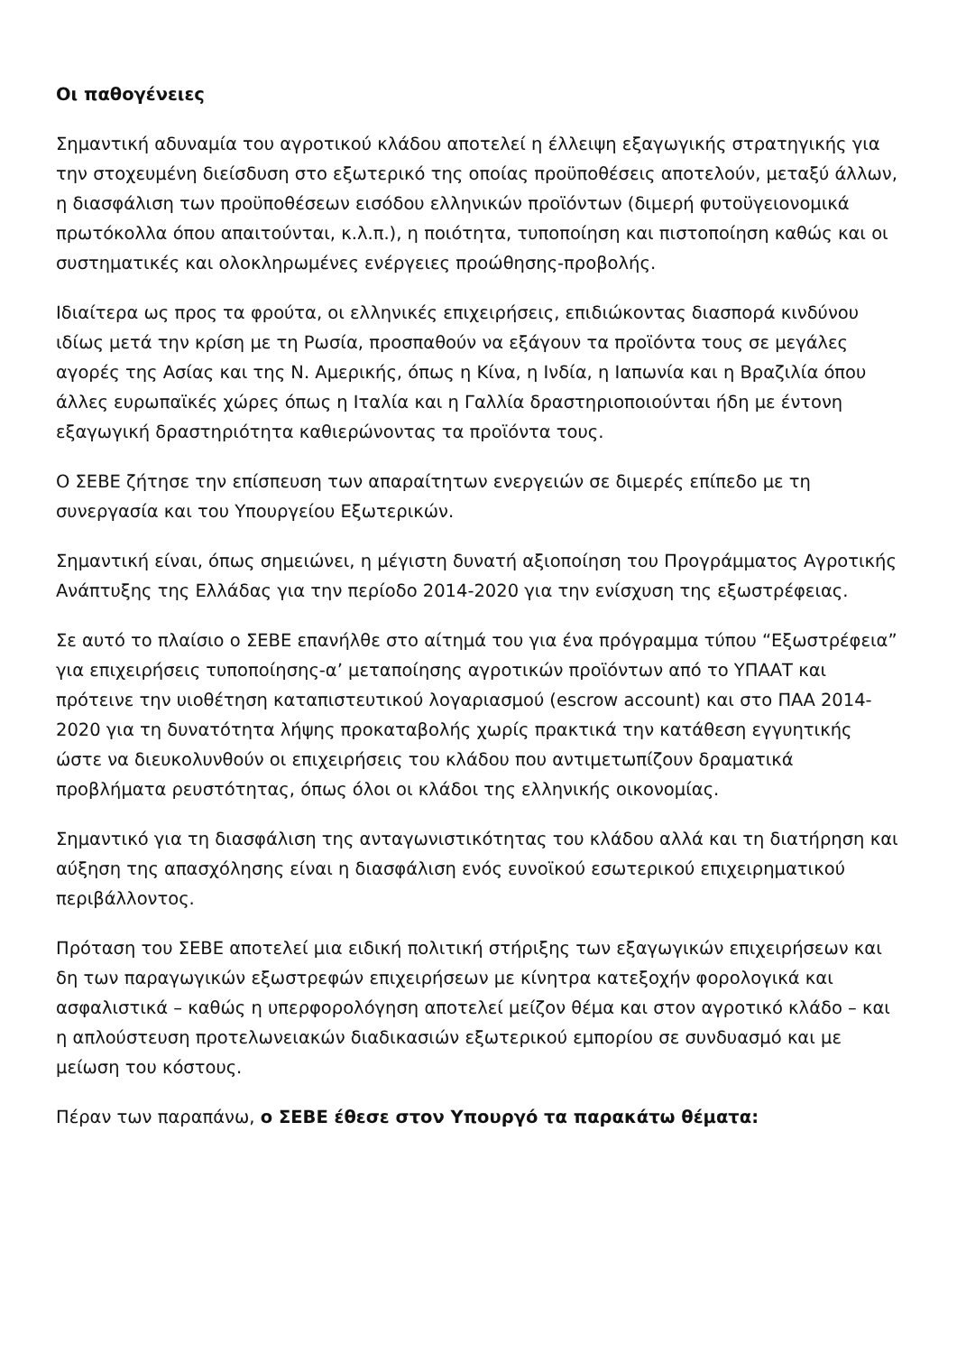Οι παθογένειες
Σημαντική αδυναμία του αγροτικού κλάδου αποτελεί η έλλειψη εξαγωγικής στρατηγικής για την στοχευμένη διείσδυση στο εξωτερικό της οποίας προϋποθέσεις αποτελούν, μεταξύ άλλων, η διασφάλιση των προϋποθέσεων εισόδου ελληνικών προϊόντων (διμερή φυτοϋγειονομικά πρωτόκολλα όπου απαιτούνται, κ.λ.π.), η ποιότητα, τυποποίηση και πιστοποίηση καθώς και οι συστηματικές και ολοκληρωμένες ενέργειες προώθησης-προβολής.
Ιδιαίτερα ως προς τα φρούτα, οι ελληνικές επιχειρήσεις, επιδιώκοντας διασπορά κινδύνου ιδίως μετά την κρίση με τη Ρωσία, προσπαθούν να εξάγουν τα προϊόντα τους σε μεγάλες αγορές της Ασίας και της Ν. Αμερικής, όπως η Κίνα, η Ινδία, η Ιαπωνία και η Βραζιλία όπου άλλες ευρωπαϊκές χώρες όπως η Ιταλία και η Γαλλία δραστηριοποιούνται ήδη με έντονη εξαγωγική δραστηριότητα καθιερώνοντας τα προϊόντα τους.
Ο ΣΕΒΕ ζήτησε την επίσπευση των απαραίτητων ενεργειών σε διμερές επίπεδο με τη συνεργασία και του Υπουργείου Εξωτερικών.
Σημαντική είναι, όπως σημειώνει, η μέγιστη δυνατή αξιοποίηση του Προγράμματος Αγροτικής Ανάπτυξης της Ελλάδας για την περίοδο 2014-2020 για την ενίσχυση της εξωστρέφειας.
Σε αυτό το πλαίσιο ο ΣΕΒΕ επανήλθε στο αίτημά του για ένα πρόγραμμα τύπου “Εξωστρέφεια” για επιχειρήσεις τυποποίησης-α’ μεταποίησης αγροτικών προϊόντων από το ΥΠΑΑΤ και πρότεινε την υιοθέτηση καταπιστευτικού λογαριασμού (escrow account) και στο ΠΑΑ 2014-2020 για τη δυνατότητα λήψης προκαταβολής χωρίς πρακτικά την κατάθεση εγγυητικής ώστε να διευκολυνθούν οι επιχειρήσεις του κλάδου που αντιμετωπίζουν δραματικά προβλήματα ρευστότητας, όπως όλοι οι κλάδοι της ελληνικής οικονομίας.
Σημαντικό για τη διασφάλιση της ανταγωνιστικότητας του κλάδου αλλά και τη διατήρηση και αύξηση της απασχόλησης είναι η διασφάλιση ενός ευνοϊκού εσωτερικού επιχειρηματικού περιβάλλοντος.
Πρόταση του ΣΕΒΕ αποτελεί μια ειδική πολιτική στήριξης των εξαγωγικών επιχειρήσεων και δη των παραγωγικών εξωστρεφών επιχειρήσεων με κίνητρα κατεξοχήν φορολογικά και ασφαλιστικά – καθώς η υπερφορολόγηση αποτελεί μείζον θέμα και στον αγροτικό κλάδο – και η απλούστευση προτελωνειακών διαδικασιών εξωτερικού εμπορίου σε συνδυασμό και με μείωση του κόστους.
Πέραν των παραπάνω, ο ΣΕΒΕ έθεσε στον Υπουργό τα παρακάτω θέματα: